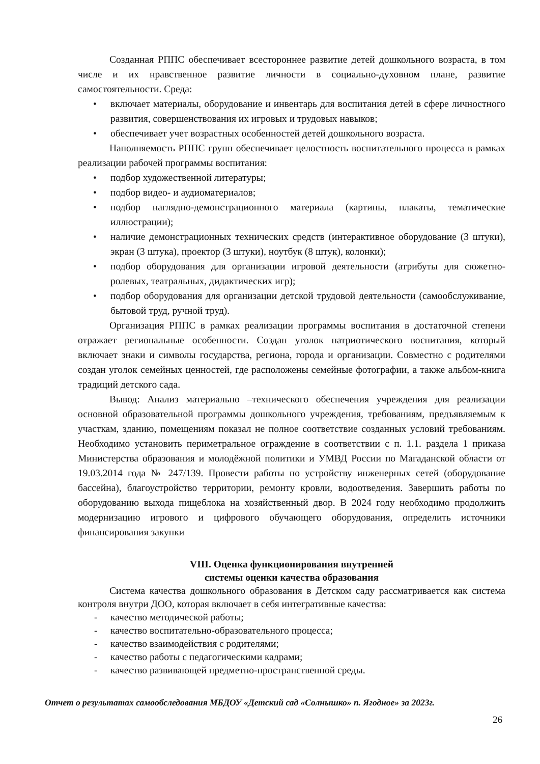Созданная РППС обеспечивает всестороннее развитие детей дошкольного возраста, в том числе и их нравственное развитие личности в социально-духовном плане, развитие самостоятельности. Среда:
• включает материалы, оборудование и инвентарь для воспитания детей в сфере личностного развития, совершенствования их игровых и трудовых навыков;
• обеспечивает учет возрастных особенностей детей дошкольного возраста.
Наполняемость РППС групп обеспечивает целостность воспитательного процесса в рамках реализации рабочей программы воспитания:
• подбор художественной литературы;
• подбор видео- и аудиоматериалов;
• подбор наглядно-демонстрационного материала (картины, плакаты, тематические иллюстрации);
• наличие демонстрационных технических средств (интерактивное оборудование (3 штуки), экран (3 штука), проектор (3 штуки), ноутбук (8 штук), колонки);
• подбор оборудования для организации игровой деятельности (атрибуты для сюжетно-ролевых, театральных, дидактических игр);
• подбор оборудования для организации детской трудовой деятельности (самообслуживание, бытовой труд, ручной труд).
Организация РППС в рамках реализации программы воспитания в достаточной степени отражает региональные особенности. Создан уголок патриотического воспитания, который включает знаки и символы государства, региона, города и организации. Совместно с родителями создан уголок семейных ценностей, где расположены семейные фотографии, а также альбом-книга традиций детского сада.
Вывод: Анализ материально –технического обеспечения учреждения для реализации основной образовательной программы дошкольного учреждения, требованиям, предъявляемым к участкам, зданию, помещениям показал не полное соответствие созданных условий требованиям. Необходимо установить периметральное ограждение в соответствии с п. 1.1. раздела 1 приказа Министерства образования и молодёжной политики и УМВД России по Магаданской области от 19.03.2014 года № 247/139. Провести работы по устройству инженерных сетей (оборудование бассейна), благоустройство территории, ремонту кровли, водоотведения. Завершить работы по оборудованию выхода пищеблока на хозяйственный двор. В 2024 году необходимо продолжить модернизацию игрового и цифрового обучающего оборудования, определить источники финансирования закупки
VIII. Оценка функционирования внутренней
системы оценки качества образования
Система качества дошкольного образования в Детском саду рассматривается как система контроля внутри ДОО, которая включает в себя интегративные качества:
- качество методической работы;
- качество воспитательно-образовательного процесса;
- качество взаимодействия с родителями;
- качество работы с педагогическими кадрами;
- качество развивающей предметно-пространственной среды.
Отчет о результатах самообследования МБДОУ «Детский сад «Солнышко» п. Ягодное» за 2023г.
26